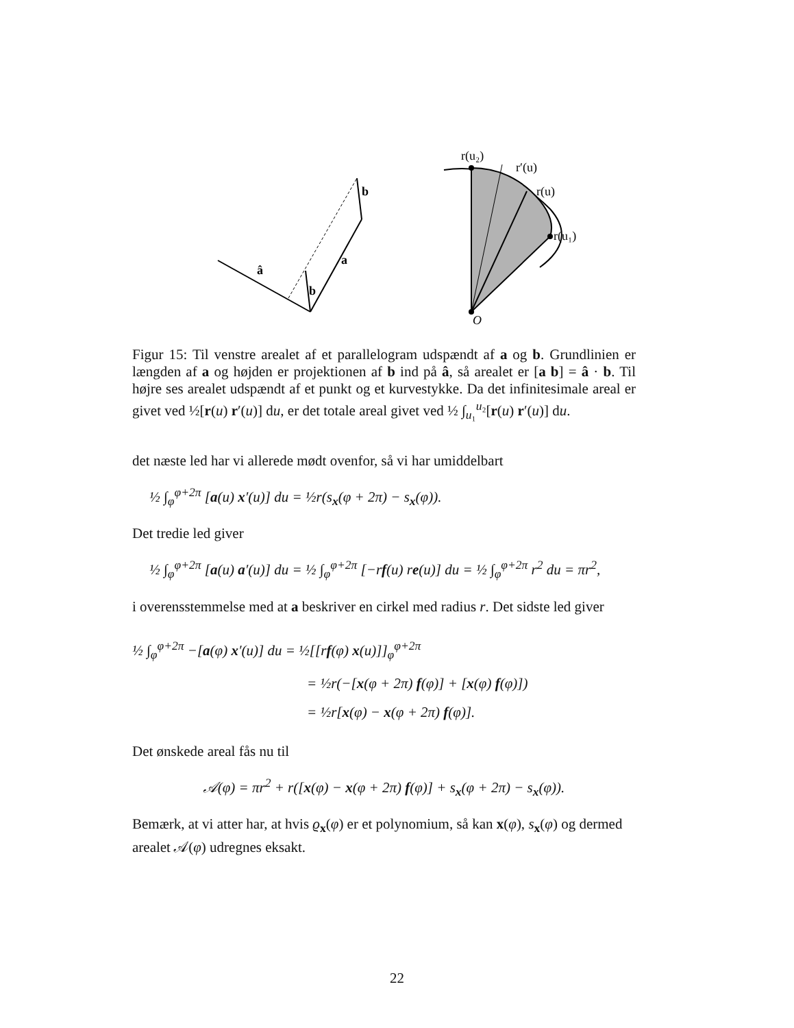â
a
b
b
O
r(u₂)
r′(u)
r(u)
r(u₁)
Figur 15: Til venstre arealet af et parallelogram udspændt af a og b. Grundlinien er længden af a og højden er projektionen af b ind på â, så arealet er [a b] = â · b. Til højre ses arealet udspændt af et punkt og et kurvestykke. Da det infinitesimale areal er givet ved ½[r(u) r′(u)] du, er det totale areal givet ved ½ ∫<sub>u₁</sub><sup>u₂</sup>[r(u) r′(u)] du.
det næste led har vi allerede mødt ovenfor, så vi har umiddelbart
½ ∫<sub>φ</sub><sup>φ+2π</sup> [a(u) x′(u)] du = ½r(s<sub>x</sub>(φ + 2π) − s<sub>x</sub>(φ)).
Det tredie led giver
½ ∫<sub>φ</sub><sup>φ+2π</sup> [a(u) a′(u)] du = ½ ∫<sub>φ</sub><sup>φ+2π</sup> [−rf(u) re(u)] du = ½ ∫<sub>φ</sub><sup>φ+2π</sup> r<sup>2</sup> du = πr<sup>2</sup>,
i overensstemmelse med at a beskriver en cirkel med radius r. Det sidste led giver
½ ∫<sub>φ</sub><sup>φ+2π</sup> −[a(φ) x′(u)] du = ½[[rf(φ) x(u)]]<sub>φ</sub><sup>φ+2π</sup>
= ½r(−[x(φ + 2π) f(φ)] + [x(φ) f(φ)])
= ½r[x(φ) − x(φ + 2π) f(φ)].
Det ønskede areal fås nu til
𝒜(φ) = πr<sup>2</sup> + r([x(φ) − x(φ + 2π) f(φ)] + s<sub>x</sub>(φ + 2π) − s<sub>x</sub>(φ)).
Bemærk, at vi atter har, at hvis ϱ<sub>x</sub>(φ) er et polynomium, så kan x(φ), s<sub>x</sub>(φ) og dermed arealet 𝒜(φ) udregnes eksakt.
22